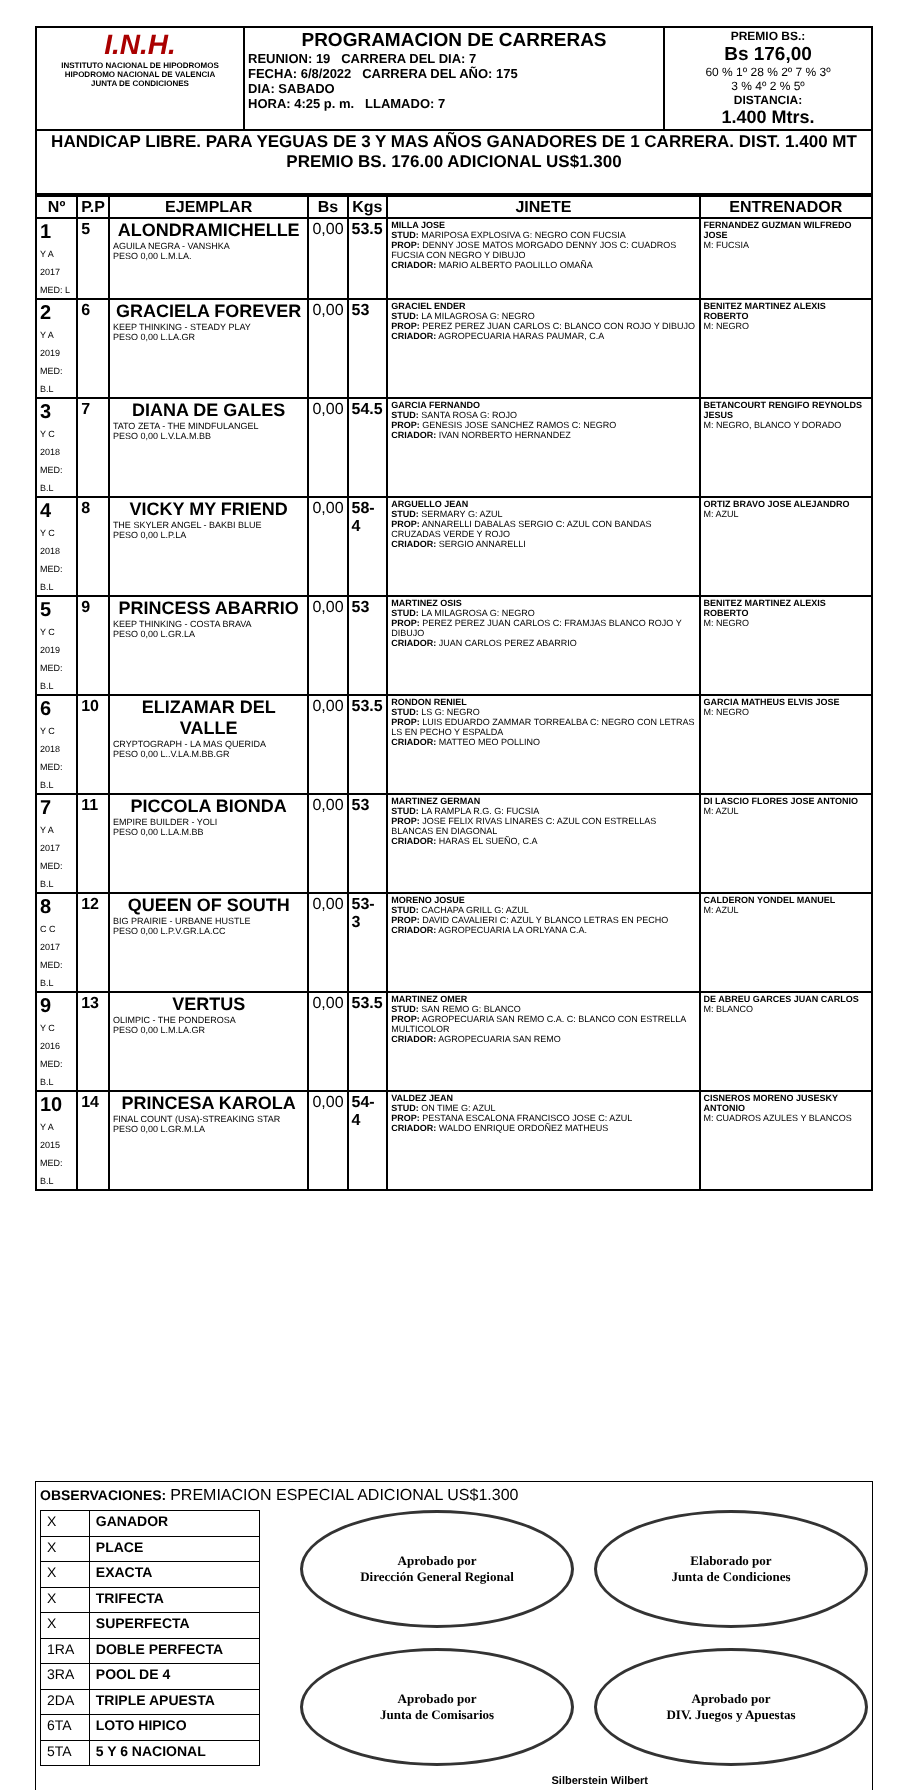| I.N.H. INSTITUTO NACIONAL DE HIPODROMOS HIPODROMO NACIONAL DE VALENCIA JUNTA DE CONDICIONES | PROGRAMACION DE CARRERAS REUNION: 19 CARRERA DEL DIA: 7 FECHA: 6/8/2022 CARRERA DEL AÑO: 175 DIA: SABADO HORA: 4:25 p. m. LLAMADO: 7 | PREMIO BS.: Bs 176,00 60 % 1º 28 % 2º 7 % 3º 3 % 4º 2 % 5º DISTANCIA: 1.400 Mtrs. |
| HANDICAP LIBRE. PARA YEGUAS DE 3 Y MAS AÑOS GANADORES DE 1 CARRERA. DIST. 1.400 MT PREMIO BS. 176.00 ADICIONAL US$1.300 | | |
| Nº | P.P | EJEMPLAR | Bs | Kgs | JINETE | ENTRENADOR |
| --- | --- | --- | --- | --- | --- | --- |
| 1 Y A 2017 MED: L | 5 | ALONDRAMICHELLE AGUILA NEGRA - VANSHKA PESO 0,00 L.M.LA. | 0,00 | 53.5 | MILLA JOSE STUD: MARIPOSA EXPLOSIVA G: NEGRO CON FUCSIA PROP: DENNY JOSE MATOS MORGADO DENNY JOS C: CUADROS FUCSIA CON NEGRO Y DIBUJO CRIADOR: MARIO ALBERTO PAOLILLO OMAÑA | FERNANDEZ GUZMAN WILFREDO JOSE M: FUCSIA |
| 2 Y A 2019 MED: B.L | 6 | GRACIELA FOREVER KEEP THINKING - STEADY PLAY PESO 0,00 L.LA.GR | 0,00 | 53 | GRACIEL ENDER STUD: LA MILAGROSA G: NEGRO PROP: PEREZ PEREZ JUAN CARLOS C: BLANCO CON ROJO Y DIBUJO CRIADOR: AGROPECUARIA HARAS PAUMAR, C.A | BENITEZ MARTINEZ ALEXIS ROBERTO M: NEGRO |
| 3 Y C 2018 MED: B.L | 7 | DIANA DE GALES TATO ZETA - THE MINDFULANGEL PESO 0,00 L.V.LA.M.BB | 0,00 | 54.5 | GARCIA FERNANDO STUD: SANTA ROSA G: ROJO PROP: GENESIS JOSE SANCHEZ RAMOS C: NEGRO CRIADOR: IVAN NORBERTO HERNANDEZ | BETANCOURT RENGIFO REYNOLDS JESUS M: NEGRO, BLANCO Y DORADO |
| 4 Y C 2018 MED: B.L | 8 | VICKY MY FRIEND THE SKYLER ANGEL - BAKBI BLUE PESO 0,00 L.P.LA | 0,00 | 58-4 | ARGUELLO JEAN STUD: SERMARY G: AZUL PROP: ANNARELLI DABALAS SERGIO C: AZUL CON BANDAS CRUZADAS VERDE Y ROJO CRIADOR: SERGIO ANNARELLI | ORTIZ BRAVO JOSE ALEJANDRO M: AZUL |
| 5 Y C 2019 MED: B.L | 9 | PRINCESS ABARRIO KEEP THINKING - COSTA BRAVA PESO 0,00 L.GR.LA | 0,00 | 53 | MARTINEZ OSIS STUD: LA MILAGROSA G: NEGRO PROP: PEREZ PEREZ JUAN CARLOS C: FRAMJAS BLANCO ROJO Y DIBUJO CRIADOR: JUAN CARLOS PEREZ ABARRIO | BENITEZ MARTINEZ ALEXIS ROBERTO M: NEGRO |
| 6 Y C 2018 MED: B.L | 10 | ELIZAMAR DEL VALLE CRYPTOGRAPH - LA MAS QUERIDA PESO 0,00 L..V.LA.M.BB.GR | 0,00 | 53.5 | RONDON RENIEL STUD: LS G: NEGRO PROP: LUIS EDUARDO ZAMMAR TORREALBA C: NEGRO CON LETRAS LS EN PECHO Y ESPALDA CRIADOR: MATTEO MEO POLLINO | GARCIA MATHEUS ELVIS JOSE M: NEGRO |
| 7 Y A 2017 MED: B.L | 11 | PICCOLA BIONDA EMPIRE BUILDER - YOLI PESO 0,00 L.LA.M.BB | 0,00 | 53 | MARTINEZ GERMAN STUD: LA RAMPLA R.G. G: FUCSIA PROP: JOSE FELIX RIVAS LINARES C: AZUL CON ESTRELLAS BLANCAS EN DIAGONAL CRIADOR: HARAS EL SUEÑO, C.A | DI LASCIO FLORES JOSE ANTONIO M: AZUL |
| 8 C C 2017 MED: B.L | 12 | QUEEN OF SOUTH BIG PRAIRIE - URBANE HUSTLE PESO 0,00 L.P.V.GR.LA.CC | 0,00 | 53-3 | MORENO JOSUE STUD: CACHAPA GRILL G: AZUL PROP: DAVID CAVALIERI C: AZUL Y BLANCO LETRAS EN PECHO CRIADOR: AGROPECUARIA LA ORLYANA C.A. | CALDERON YONDEL MANUEL M: AZUL |
| 9 Y C 2016 MED: B.L | 13 | VERTUS OLIMPIC - THE PONDEROSA PESO 0,00 L.M.LA.GR | 0,00 | 53.5 | MARTINEZ OMER STUD: SAN REMO G: BLANCO PROP: AGROPECUARIA SAN REMO C.A. C: BLANCO CON ESTRELLA MULTICOLOR CRIADOR: AGROPECUARIA SAN REMO | DE ABREU GARCES JUAN CARLOS M: BLANCO |
| 10 Y A 2015 MED: B.L | 14 | PRINCESA KAROLA FINAL COUNT (USA)-STREAKING STAR PESO 0,00 L.GR.M.LA | 0,00 | 54-4 | VALDEZ JEAN STUD: ON TIME G: AZUL PROP: PESTANA ESCALONA FRANCISCO JOSE C: AZUL CRIADOR: WALDO ENRIQUE ORDOÑEZ MATHEUS | CISNEROS MORENO JUSESKY ANTONIO M: CUADROS AZULES Y BLANCOS |
OBSERVACIONES: PREMIACION ESPECIAL ADICIONAL US$1.300
| X | GANADOR |
| X | PLACE |
| X | EXACTA |
| X | TRIFECTA |
| X | SUPERFECTA |
| 1RA | DOBLE PERFECTA |
| 3RA | POOL DE 4 |
| 2DA | TRIPLE APUESTA |
| 6TA | LOTO HIPICO |
| 5TA | 5 Y 6 NACIONAL |
Aprobado por
Dirección General Regional
Elaborado por
Junta de Condiciones
Aprobado por
Junta de Comisarios
Aprobado por
DIV. Juegos y Apuestas
Silberstein Wilbert